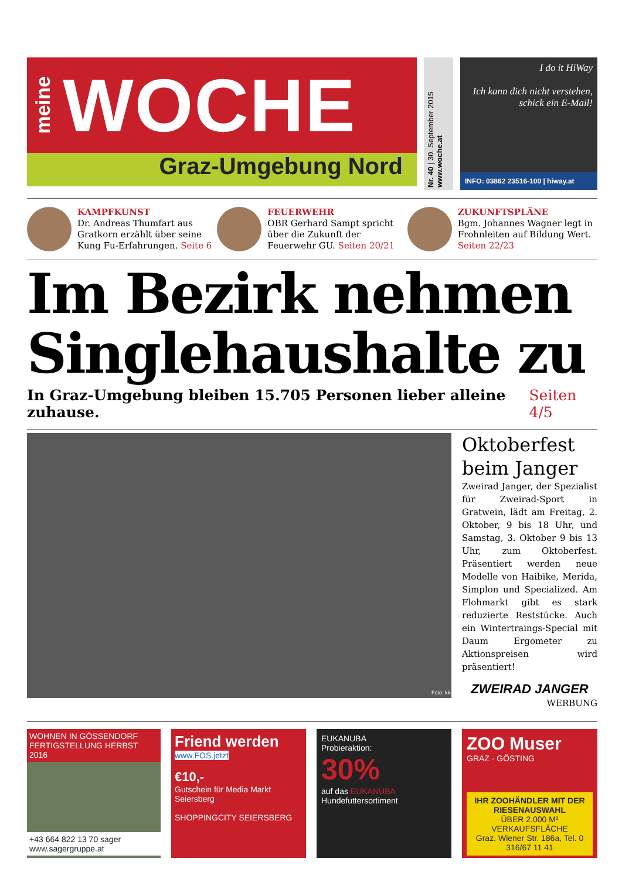meine
WOCHE
Graz-Umgebung Nord
Nr. 40 | 30. September 2015 www.woche.at
I do it HiWay
Ich kann dich nicht verstehen, schick ein E-Mail!
INFO: 03862 23516-100 | hiway.at
KAMPFKUNST
Dr. Andreas Thumfart aus Gratkorn erzählt über seine Kung Fu-Erfahrungen. Seite 6
FEUERWEHR
OBR Gerhard Sampt spricht über die Zukunft der Feuerwehr GU. Seiten 20/21
ZUKUNFTSPLÄNE
Bgm. Johannes Wagner legt in Frohnleiten auf Bildung Wert. Seiten 22/23
Im Bezirk nehmen Singlehaushalte zu
In Graz-Umgebung bleiben 15.705 Personen lieber alleine zuhause. Seiten 4/5
Foto: kk
Oktoberfest beim Janger
Zweirad Janger, der Spezialist für Zweirad-Sport in Gratwein, lädt am Freitag, 2. Oktober, 9 bis 18 Uhr, und Samstag, 3. Oktober 9 bis 13 Uhr, zum Oktoberfest. Präsentiert werden neue Modelle von Haibike, Merida, Simplon und Specialized. Am Flohmarkt gibt es stark reduzierte Reststücke. Auch ein Wintertraings-Special mit Daum Ergometer zu Aktionspreisen wird präsentiert!
ZWEIRAD JANGER
WERBUNG
WOHNEN IN GÖSSENDORF
FERTIGSTELLUNG HERBST 2016
+43 664 822 13 70 sager
www.sagergruppe.at
Friend werden
www.FOS.jetzt
€10,-
Gutschein für Media Markt Seiersberg
SHOPPINGCITY SEIERSBERG
EUKANUBA
Probieraktion:
30%
auf das EUKANUBA
Hundefuttersortiment
ZOO Muser
GRAZ · GÖSTING
IHR ZOOHÄNDLER MIT DER RIESENAUSWAHL
ÜBER 2.000 M² VERKAUFSFLÄCHE
Graz, Wiener Str. 186a, Tel. 0 316/67 11 41